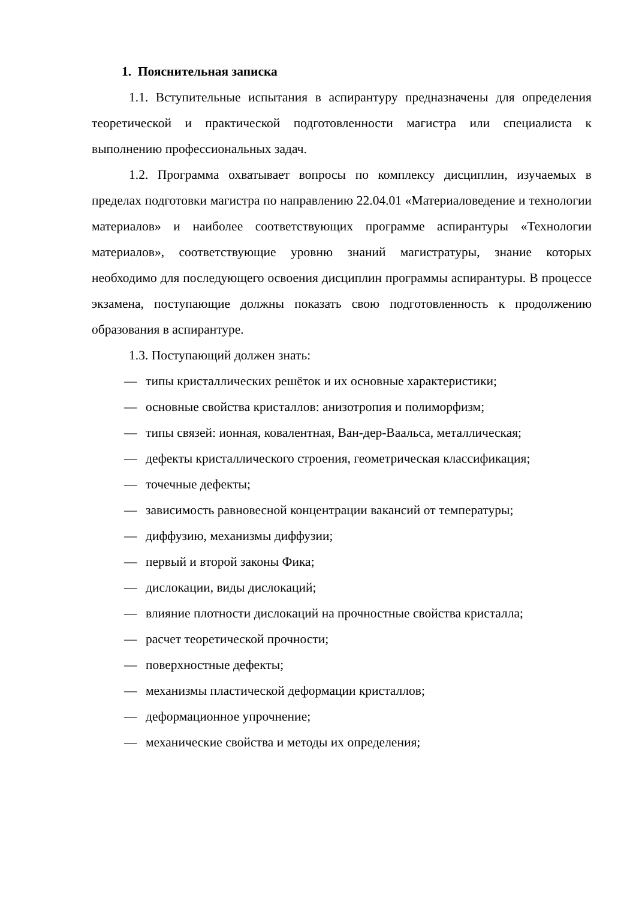1. Пояснительная записка
1.1. Вступительные испытания в аспирантуру предназначены для определения теоретической и практической подготовленности магистра или специалиста к выполнению профессиональных задач.
1.2. Программа охватывает вопросы по комплексу дисциплин, изучаемых в пределах подготовки магистра по направлению 22.04.01 «Материаловедение и технологии материалов» и наиболее соответствующих программе аспирантуры «Технологии материалов», соответствующие уровню знаний магистратуры, знание которых необходимо для последующего освоения дисциплин программы аспирантуры. В процессе экзамена, поступающие должны показать свою подготовленность к продолжению образования в аспирантуре.
1.3. Поступающий должен знать:
— типы кристаллических решёток и их основные характеристики;
— основные свойства кристаллов: анизотропия и полиморфизм;
— типы связей: ионная, ковалентная, Ван-дер-Ваальса, металлическая;
— дефекты кристаллического строения, геометрическая классификация;
— точечные дефекты;
— зависимость равновесной концентрации вакансий от температуры;
— диффузию, механизмы диффузии;
— первый и второй законы Фика;
— дислокации, виды дислокаций;
— влияние плотности дислокаций на прочностные свойства кристалла;
— расчет теоретической прочности;
— поверхностные дефекты;
— механизмы пластической деформации кристаллов;
— деформационное упрочнение;
— механические свойства и методы их определения;